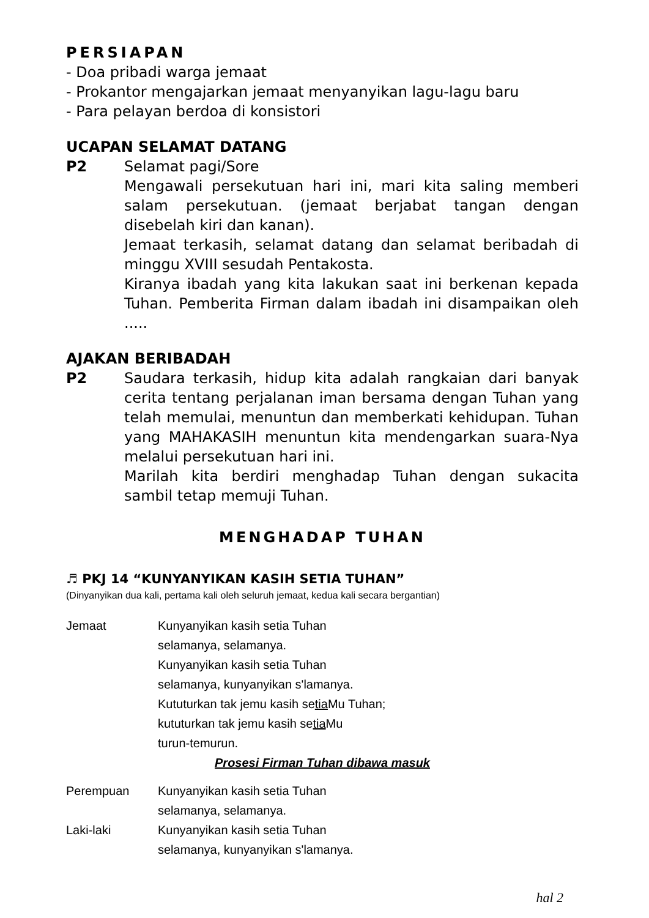PERSIAPAN
- Doa pribadi warga jemaat
- Prokantor mengajarkan jemaat menyanyikan lagu-lagu baru
- Para pelayan berdoa di konsistori
UCAPAN SELAMAT DATANG
P2 Selamat pagi/Sore
Mengawali persekutuan hari ini, mari kita saling memberi salam persekutuan. (jemaat berjabat tangan dengan disebelah kiri dan kanan).
Jemaat terkasih, selamat datang dan selamat beribadah di minggu XVIII sesudah Pentakosta.
Kiranya ibadah yang kita lakukan saat ini berkenan kepada Tuhan. Pemberita Firman dalam ibadah ini disampaikan oleh .....
AJAKAN BERIBADAH
P2 Saudara terkasih, hidup kita adalah rangkaian dari banyak cerita tentang perjalanan iman bersama dengan Tuhan yang telah memulai, menuntun dan memberkati kehidupan. Tuhan yang MAHAKASIH menuntun kita mendengarkan suara-Nya melalui persekutuan hari ini.
Marilah kita berdiri menghadap Tuhan dengan sukacita sambil tetap memuji Tuhan.
MENGHADAP TUHAN
♬ PKJ 14 “KUNYANYIKAN KASIH SETIA TUHAN”
(Dinyanyikan dua kali, pertama kali oleh seluruh jemaat, kedua kali secara bergantian)
Jemaat Kunyanyikan kasih setia Tuhan
selamanya, selamanya.
Kunyanyikan kasih setia Tuhan
selamanya, kunyanyikan s'lamanya.
Kututurkan tak jemu kasih setia Mu Tuhan;
kututurkan tak jemu kasih setia Mu
turun-temurun.
Prosesi Firman Tuhan dibawa masuk
Perempuan Kunyanyikan kasih setia Tuhan
selamanya, selamanya.
Laki-laki Kunyanyikan kasih setia Tuhan
selamanya, kunyanyikan s'lamanya.
hal 2